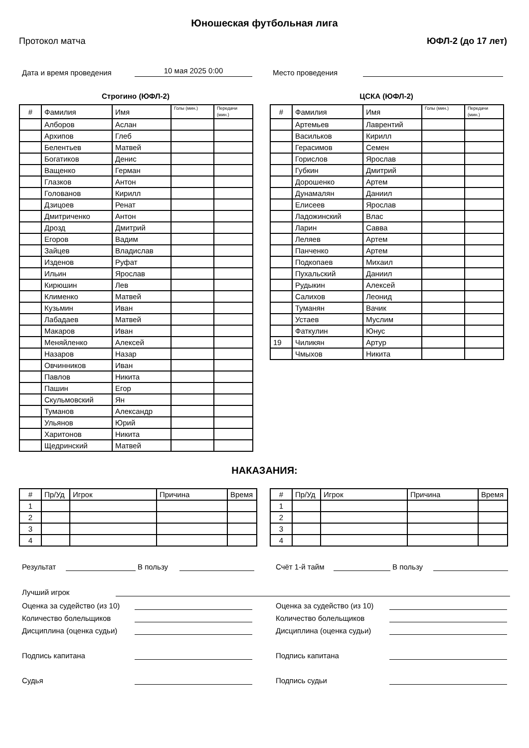Юношеская футбольная лига
Протокол матча ЮФЛ-2 (до 17 лет)
Дата и время проведения
10 мая 2025 0:00
Место проведения
Строгино (ЮФЛ-2)
| # | Фамилия | Имя | Голы (мин.) | Передачи (мин.) |
| --- | --- | --- | --- | --- |
| | Алборов | Аслан | | |
| | Архипов | Глеб | | |
| | Белентьев | Матвей | | |
| | Богатиков | Денис | | |
| | Ващенко | Герман | | |
| | Глазков | Антон | | |
| | Голованов | Кирилл | | |
| | Дзицоев | Ренат | | |
| | Дмитриченко | Антон | | |
| | Дрозд | Дмитрий | | |
| | Егоров | Вадим | | |
| | Зайцев | Владислав | | |
| | Изденов | Руфат | | |
| | Ильин | Ярослав | | |
| | Кирюшин | Лев | | |
| | Клименко | Матвей | | |
| | Кузьмин | Иван | | |
| | Лабадаев | Матвей | | |
| | Макаров | Иван | | |
| | Меняйленко | Алексей | | |
| | Назаров | Назар | | |
| | Овчинников | Иван | | |
| | Павлов | Никита | | |
| | Пашин | Егор | | |
| | Скульмовский | Ян | | |
| | Туманов | Александр | | |
| | Ульянов | Юрий | | |
| | Харитонов | Никита | | |
| | Щедринский | Матвей | | |
ЦСКА (ЮФЛ-2)
| # | Фамилия | Имя | Голы (мин.) | Передачи (мин.) |
| --- | --- | --- | --- | --- |
| | Артемьев | Лаврентий | | |
| | Васильков | Кирилл | | |
| | Герасимов | Семен | | |
| | Горислов | Ярослав | | |
| | Губкин | Дмитрий | | |
| | Дорошенко | Артем | | |
| | Дунамалян | Даниил | | |
| | Елисеев | Ярослав | | |
| | Ладожинский | Влас | | |
| | Ларин | Савва | | |
| | Леляев | Артем | | |
| | Панченко | Артем | | |
| | Подкопаев | Михаил | | |
| | Пухальский | Даниил | | |
| | Рудыкин | Алексей | | |
| | Салихов | Леонид | | |
| | Туманян | Вачик | | |
| | Устаев | Муслим | | |
| | Фаткулин | Юнус | | |
| 19 | Чиликян | Артур | | |
| | Чмыхов | Никита | | |
НАКАЗАНИЯ:
| # | Пр/Уд | Игрок | Причина | Время |
| 1 | | | | |
| 2 | | | | |
| 3 | | | | |
| 4 | | | | |
| # | Пр/Уд | Игрок | Причина | Время |
| 1 | | | | |
| 2 | | | | |
| 3 | | | | |
| 4 | | | | |
Результат
В пользу
Счёт 1-й тайм
В пользу
Лучший игрок
Оценка за судейство (из 10)
Количество болельщиков
Дисциплина (оценка судьи)
Подпись капитана
Судья
Оценка за судейство (из 10)
Количество болельщиков
Дисциплина (оценка судьи)
Подпись капитана
Подпись судьи